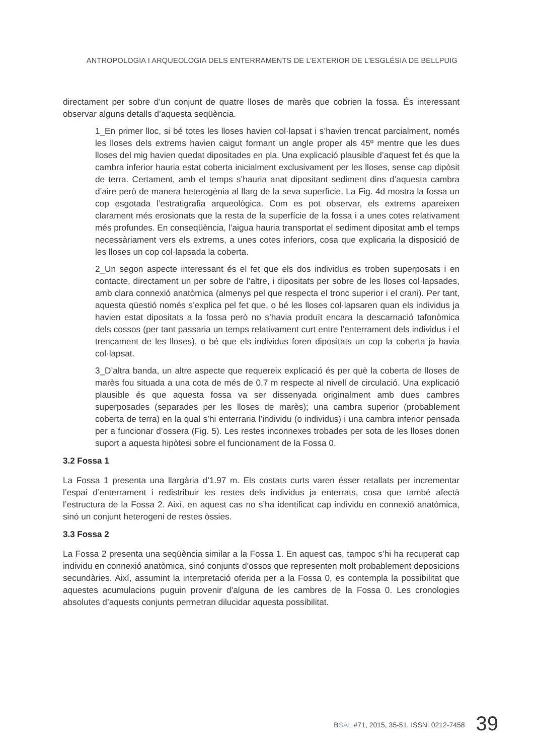ANTROPOLOGIA I ARQUEOLOGIA DELS ENTERRAMENTS DE L’EXTERIOR DE L’ESGLÉSIA DE BELLPUIG
directament per sobre d’un conjunt de quatre lloses de marès que cobrien la fossa. És interessant observar alguns detalls d’aquesta seqüència.
1_En primer lloc, si bé totes les lloses havien col·lapsat i s’havien trencat parcialment, només les lloses dels extrems havien caigut formant un angle proper als 45º mentre que les dues lloses del mig havien quedat dipositades en pla. Una explicació plausible d’aquest fet és que la cambra inferior hauria estat coberta inicialment exclusivament per les lloses, sense cap dipòsit de terra. Certament, amb el temps s’hauria anat dipositant sediment dins d’aquesta cambra d’aire però de manera heterogènia al llarg de la seva superfície. La Fig. 4d mostra la fossa un cop esgotada l’estratigrafia arqueològica. Com es pot observar, els extrems apareixen clarament més erosionats que la resta de la superfície de la fossa i a unes cotes relativament més profundes. En conseqüència, l’aigua hauria transportat el sediment dipositat amb el temps necessàriament vers els extrems, a unes cotes inferiors, cosa que explicaria la disposició de les lloses un cop col·lapsada la coberta.
2_Un segon aspecte interessant és el fet que els dos individus es troben superposats i en contacte, directament un per sobre de l’altre, i dipositats per sobre de les lloses col·lapsades, amb clara connexió anatòmica (almenys pel que respecta el tronc superior i el crani). Per tant, aquesta qüestió només s’explica pel fet que, o bé les lloses col·lapsaren quan els individus ja havien estat dipositats a la fossa però no s’havia produït encara la descarnació tafonòmica dels cossos (per tant passaria un temps relativament curt entre l’enterrament dels individus i el trencament de les lloses), o bé que els individus foren dipositats un cop la coberta ja havia col·lapsat.
3_D’altra banda, un altre aspecte que requereix explicació és per què la coberta de lloses de marès fou situada a una cota de més de 0.7 m respecte al nivell de circulació. Una explicació plausible és que aquesta fossa va ser dissenyada originalment amb dues cambres superposades (separades per les lloses de marès); una cambra superior (probablement coberta de terra) en la qual s’hi enterraria l’individu (o individus) i una cambra inferior pensada per a funcionar d’ossera (Fig. 5). Les restes inconnexes trobades per sota de les lloses donen suport a aquesta hipòtesi sobre el funcionament de la Fossa 0.
3.2 Fossa 1
La Fossa 1 presenta una llargària d’1.97 m. Els costats curts varen ésser retallats per incrementar l’espai d’enterrament i redistribuir les restes dels individus ja enterrats, cosa que també afectà l’estructura de la Fossa 2. Així, en aquest cas no s’ha identificat cap individu en connexió anatòmica, sinó un conjunt heterogeni de restes òssies.
3.3 Fossa 2
La Fossa 2 presenta una seqüència similar a la Fossa 1. En aquest cas, tampoc s’hi ha recuperat cap individu en connexió anatòmica, sinó conjunts d’ossos que representen molt probablement deposicions secundàries. Així, assumint la interpretació oferida per a la Fossa 0, es contempla la possibilitat que aquestes acumulacions puguin provenir d’alguna de les cambres de la Fossa 0. Les cronologies absolutes d’aquests conjunts permetran dilucidar aquesta possibilitat.
BSAL #71, 2015, 35-51, ISSN: 0212-7458 39